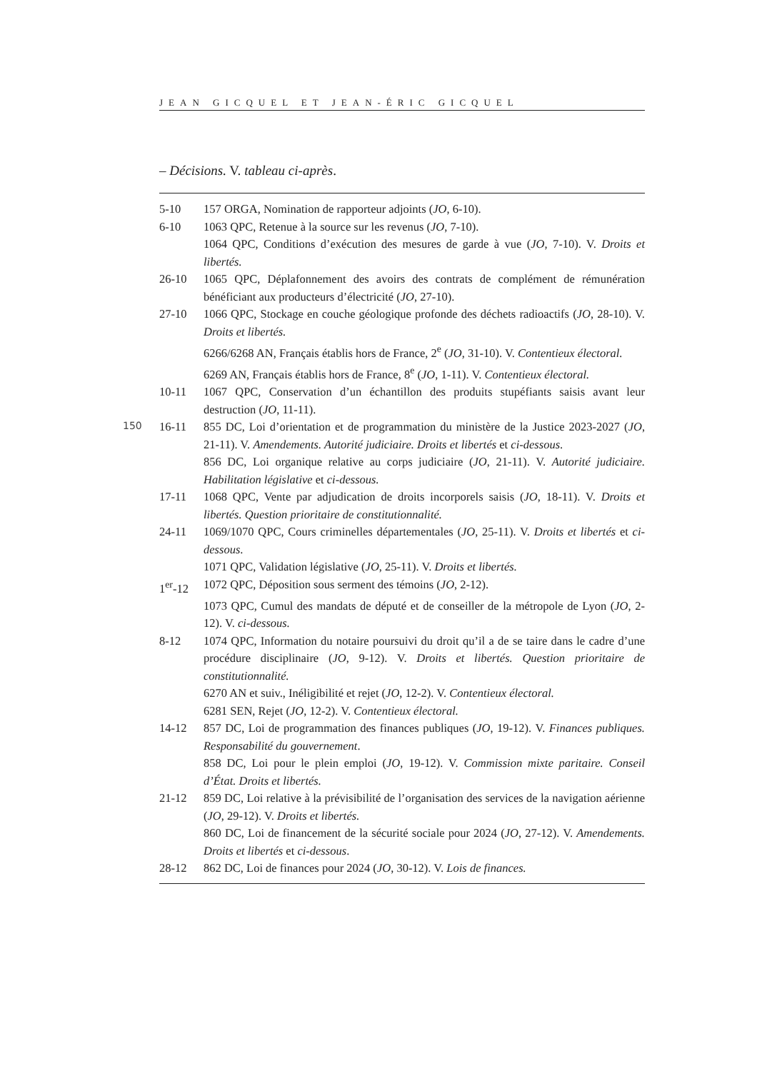JEAN GICQUEL ET JEAN-ÉRIC GICQUEL
– Décisions. V. tableau ci-après.
150
| 5-10 | 157 ORGA, Nomination de rapporteur adjoints ( JO , 6-10). |
| 6-10 | 1063 QPC, Retenue à la source sur les revenus ( JO , 7-10). |
| | 1064 QPC, Conditions d’exécution des mesures de garde à vue ( JO , 7-10). V. Droits et libertés. |
| 26-10 | 1065 QPC, Déplafonnement des avoirs des contrats de complément de rémunération bénéficiant aux producteurs d’électricité ( JO , 27-10). |
| 27-10 | 1066 QPC, Stockage en couche géologique profonde des déchets radioactifs ( JO , 28-10). V. Droits et libertés. |
| | 6266/6268 AN, Français établis hors de France, 2<sup>e</sup> ( JO , 31-10). V. Contentieux électoral. |
| | 6269 AN, Français établis hors de France, 8<sup>e</sup> ( JO , 1-11). V. Contentieux électoral. |
| 10-11 | 1067 QPC, Conservation d’un échantillon des produits stupéfiants saisis avant leur destruction ( JO , 11-11). |
| 16-11 | 855 DC, Loi d’orientation et de programmation du ministère de la Justice 2023-2027 ( JO , 21-11). V. Amendements. Autorité judiciaire. Droits et libertés et ci-dessous . |
| | 856 DC, Loi organique relative au corps judiciaire ( JO , 21-11). V. Autorité judiciaire. Habilitation législative et ci-dessous. |
| 17-11 | 1068 QPC, Vente par adjudication de droits incorporels saisis ( JO , 18-11). V. Droits et libertés. Question prioritaire de constitutionnalité. |
| 24-11 | 1069/1070 QPC, Cours criminelles départementales ( JO , 25-11). V. Droits et libertés et ci-dessous . |
| | 1071 QPC, Validation législative ( JO , 25-11). V. Droits et libertés. |
| 1<sup>er</sup>-12 | 1072 QPC, Déposition sous serment des témoins ( JO , 2-12). |
| | 1073 QPC, Cumul des mandats de député et de conseiller de la métropole de Lyon ( JO , 2-12). V. ci-dessous. |
| 8-12 | 1074 QPC, Information du notaire poursuivi du droit qu’il a de se taire dans le cadre d’une procédure disciplinaire ( JO , 9-12). V. Droits et libertés. Question prioritaire de constitutionnalité. |
| | 6270 AN et suiv., Inéligibilité et rejet ( JO , 12-2). V. Contentieux électoral. |
| | 6281 SEN, Rejet ( JO , 12-2). V. Contentieux électoral. |
| 14-12 | 857 DC, Loi de programmation des finances publiques ( JO , 19-12). V. Finances publiques. Responsabilité du gouvernement . |
| | 858 DC, Loi pour le plein emploi ( JO , 19-12). V. Commission mixte paritaire. Conseil d’État. Droits et libertés. |
| 21-12 | 859 DC, Loi relative à la prévisibilité de l’organisation des services de la navigation aérienne ( JO , 29-12). V. Droits et libertés. |
| | 860 DC, Loi de financement de la sécurité sociale pour 2024 ( JO , 27-12). V. Amendements. Droits et libertés et ci-dessous . |
| 28-12 | 862 DC, Loi de finances pour 2024 ( JO , 30-12). V. Lois de finances. |